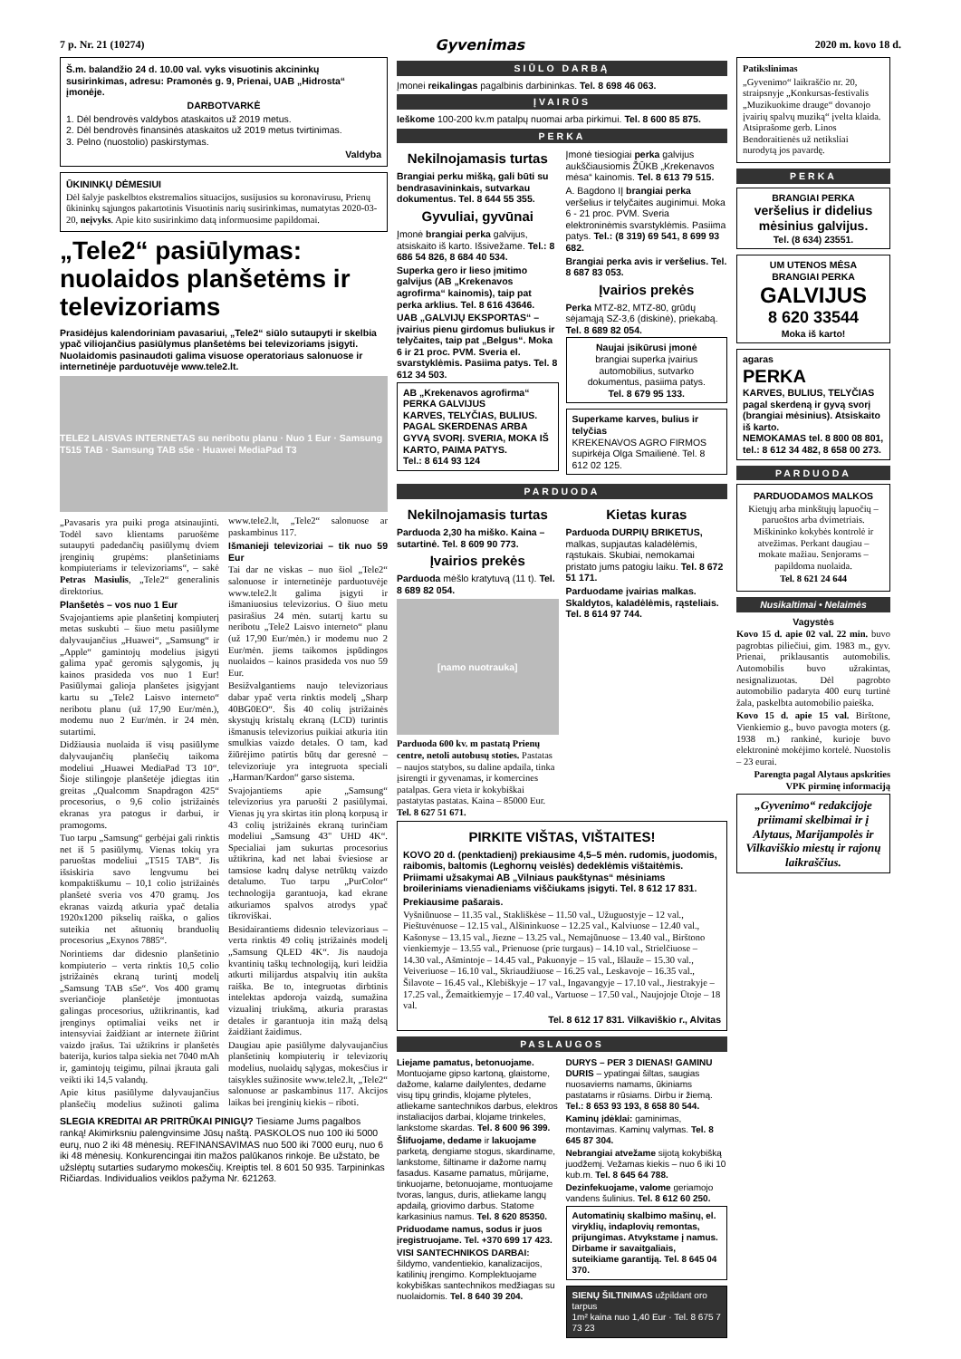7 p. Nr. 21 (10274) Gyvenimas 2020 m. kovo 18 d.
Š.m. balandžio 24 d. 10.00 val. vyks visuotinis akcininkų susirinkimas, adresu: Pramonės g. 9, Prienai, UAB „Hidrosta“ įmonėje.
DARBOTVARKĖ
1. Dėl bendrovės valdybos ataskaitos už 2019 metus.
2. Dėl bendrovės finansinės ataskaitos už 2019 metus tvirtinimas.
3. Pelno (nuostolio) paskirstymas.
Valdyba
ŪKININKŲ DĖMESIUI
Dėl šalyje paskelbtos ekstremalios situacijos, susijusios su koronavirusu, Prienų ūkininkų sąjungos pakartotinis Visuotinis narių susirinkimas, numatytas 2020-03-20, neįvyks. Apie kito susirinkimo datą informuosime papildomai.
„Tele2“ pasiūlymas: nuolaidos planšetėms ir televizoriams
Prasidėjus kalendoriniam pavasariui, „Tele2“ siūlo sutaupyti ir skelbia ypač viliojančius pasiūlymus planšetėms bei televizoriams įsigyti. Nuolaidomis pasinaudoti galima visuose operatoriaus salonuose ir internetinėje parduotuvėje www.tele2.lt.
TELE2 LAISVAS INTERNETAS su neribotu planu · Nuo 1 Eur · Samsung T515 TAB · Samsung TAB s5e · Huawei MediaPad T3
„Pavasaris yra puiki proga atsinaujinti. Todėl savo klientams paruošėme sutaupyti padedančių pasiūlymų dviem įrenginių grupėms: planšetiniams kompiuteriams ir televizoriams“, – sakė Petras Masiulis, „Tele2“ generalinis direktorius.
Planšetės – vos nuo 1 Eur
Svajojantiems apie planšetinį kompiuterį metas suskubti – šiuo metu pasiūlyme dalyvaujančius „Huawei“, „Samsung“ ir „Apple“ gamintojų modelius įsigyti galima ypač geromis sąlygomis, jų kainos prasideda vos nuo 1 Eur! Pasiūlymai galioja planšetes įsigyjant kartu su „Tele2 Laisvo interneto“ neribotu planu (už 17,90 Eur/mėn.), modemu nuo 2 Eur/mėn. ir 24 mėn. sutartimi.
Didžiausia nuolaida iš visų pasiūlyme dalyvaujančių planšečių taikoma modeliui „Huawei MediaPad T3 10“. Šioje stilingoje planšetėje įdiegtas itin greitas „Qualcomm Snapdragon 425“ procesorius, o 9,6 colio įstrižainės ekranas yra patogus ir darbui, ir pramogoms.
Tuo tarpu „Samsung“ gerbėjai gali rinktis net iš 5 pasiūlymų. Vienas tokių yra paruoštas modeliui „T515 TAB“. Jis išsiskiria savo lengvumu bei kompaktiškumu – 10,1 colio įstrižainės planšetė sveria vos 470 gramų. Jos ekranas vaizdą atkuria ypač detalia 1920x1200 pikselių raiška, o galios suteikia net aštuonių branduolių procesorius „Exynos 7885“.
Norintiems dar didesnio planšetinio kompiuterio – verta rinktis 10,5 colio įstrižainės ekraną turintį modelį „Samsung TAB s5e“. Vos 400 gramų sveriančioje planšetėje įmontuotas galingas procesorius, užtikrinantis, kad įrenginys optimaliai veiks net ir intensyviai žaidžiant ar internete žiūrint vaizdo įrašus. Tai užtikrins ir planšetės baterija, kurios talpa siekia net 7040 mAh ir, gamintojų teigimu, pilnai įkrauta gali veikti iki 14,5 valandų.
Apie kitus pasiūlyme dalyvaujančius planšečių modelius sužinoti galima www.tele2.lt, „Tele2“ salonuose ar paskambinus 117.
Išmanieji televizoriai – tik nuo 59 Eur
Tai dar ne viskas – nuo šiol „Tele2“ salonuose ir internetinėje parduotuvėje www.tele2.lt galima įsigyti ir išmaniuosius televizorius. O šiuo metu pasirašius 24 mėn. sutartį kartu su neribotu „Tele2 Laisvo interneto“ planu (už 17,90 Eur/mėn.) ir modemu nuo 2 Eur/mėn. jiems taikomos įspūdingos nuolaidos – kainos prasideda vos nuo 59 Eur.
Besižvalgantiems naujo televizoriaus dabar ypač verta rinktis modelį „Sharp 40BG0EO“. Šis 40 colių įstrižainės skystųjų kristalų ekraną (LCD) turintis išmanusis televizorius puikiai atkuria itin smulkias vaizdo detales. O tam, kad žiūrėjimo patirtis būtų dar geresnė – televizoriuje yra integruota speciali „Harman/Kardon“ garso sistema.
Svajojantiems apie „Samsung“ televizorius yra paruošti 2 pasiūlymai. Vienas jų yra skirtas itin ploną korpusą ir 43 colių įstrižainės ekraną turinčiam modeliui „Samsung 43" UHD 4K“. Specialiai jam sukurtas procesorius užtikrina, kad net labai šviesiose ar tamsiose kadrų dalyse netrūktų vaizdo detalumo. Tuo tarpu „PurColor“ technologija garantuoja, kad ekrane atkuriamos spalvos atrodys ypač tikroviškai.
Besidairantiems didesnio televizoriaus – verta rinktis 49 colių įstrižainės modelį „Samsung QLED 4K“. Jis naudoja kvantinių taškų technologiją, kuri leidžia atkurti milijardus atspalvių itin aukšta raiška. Be to, integruotas dirbtinis intelektas apdoroja vaizdą, sumažina vizualinį triukšmą, atkuria prarastas detales ir garantuoja itin mažą delsą žaidžiant žaidimus.
Daugiau apie pasiūlyme dalyvaujančius planšetinių kompiuterių ir televizorių modelius, nuolaidų sąlygas, mokesčius ir taisykles sužinosite www.tele2.lt, „Tele2“ salonuose ar paskambinus 117. Akcijos laikas bei įrenginių kiekis – riboti.
SLEGIA KREDITAI AR PRITRŪKAI PINIGŲ? Tiesiame Jums pagalbos ranką! Akimirksniu palengvinsime Jūsų naštą. PASKOLOS nuo 100 iki 5000 eurų, nuo 2 iki 48 mėnesių. REFINANSAVIMAS nuo 500 iki 7000 eurų, nuo 6 iki 48 mėnesių. Konkurencingai itin mažos palūkanos rinkoje. Be užstato, be užslėptų sutarties sudarymo mokesčių. Kreiptis tel. 8 601 50 935. Tarpininkas Ričiardas. Individualios veiklos pažyma Nr. 621263.
SIŪLO DARBĄ
Įmonei reikalingas pagalbinis darbininkas. Tel. 8 698 46 063.
ĮVAIRŪS
Ieškome 100-200 kv.m patalpų nuomai arba pirkimui. Tel. 8 600 85 875.
PERKA
Nekilnojamasis turtas
Brangiai perku mišką, gali būti su bendrasavininkais, sutvarkau dokumentus. Tel. 8 644 55 355.
Gyvuliai, gyvūnai
Įmonė brangiai perka galvijus, atsiskaito iš karto. Išsivežame. Tel.: 8 686 54 826, 8 684 40 534.
Superka gero ir lieso įmitimo galvijus (AB „Krekenavos agrofirma“ kainomis), taip pat perka arklius. Tel. 8 616 43646.
UAB „GALVIJŲ EKSPORTAS“ – įvairius pienu girdomus buliukus ir telyčaites, taip pat „Belgus“. Moka 6 ir 21 proc. PVM. Sveria el. svarstyklėmis. Pasiima patys. Tel. 8 612 34 503.
AB „Krekenavos agrofirma“ PERKA GALVIJUS
KARVES, TELYČIAS, BULIUS. PAGAL SKERDENAS ARBA GYVĄ SVORĮ. SVERIA, MOKA IŠ KARTO, PAIMA PATYS.
Tel.: 8 614 93 124
Įmonė tiesiogiai perka galvijus aukščiausiomis ŽŪKB „Krekenavos mėsa“ kainomis. Tel. 8 613 79 515.
A. Bagdono IĮ brangiai perka veršelius ir telyčaites auginimui. Moka 6 - 21 proc. PVM. Sveria elektroninėmis svarstyklėmis. Pasiima patys. Tel.: (8 319) 69 541, 8 699 93 682.
Brangiai perka avis ir veršelius. Tel. 8 687 83 053.
Įvairios prekės
Perka MTZ-82, MTZ-80, grūdų sėjamąją SZ-3,6 (diskinė), priekabą. Tel. 8 689 82 054.
Naujai įsikūrusi įmonė
brangiai superka įvairius automobilius, sutvarko dokumentus, pasiima patys.
Tel. 8 679 95 133.
Superkame karves, bulius ir telyčias
KREKENAVOS AGRO FIRMOS supirkėja Olga Smailienė. Tel. 8 612 02 125.
PARDUODA
Nekilnojamasis turtas
Parduoda 2,30 ha miško. Kaina – sutartinė. Tel. 8 609 90 773.
Įvairios prekės
Parduoda mėšlo kratytuvą (11 t). Tel. 8 689 82 054.
[namo nuotrauka]
Parduoda 600 kv. m pastatą Prienų centre, netoli autobusų stoties. Pastatas – naujos statybos, su daline apdaila, tinka įsirengti ir gyvenamas, ir komercines patalpas. Gera vieta ir kokybiškai pastatytas pastatas. Kaina – 85000 Eur. Tel. 8 627 51 671.
Kietas kuras
Parduoda DURPIŲ BRIKETUS, malkas, supjautas kaladėlėmis, rąstukais. Skubiai, nemokamai pristato jums patogiu laiku. Tel. 8 672 51 171.
Parduodame įvairias malkas. Skaldytos, kaladėlėmis, rąsteliais. Tel. 8 614 97 744.
PIRKITE VIŠTAS, VIŠTAITES!
KOVO 20 d. (penktadienį) prekiausime 4,5–5 mėn. rudomis, juodomis, raibomis, baltomis (Leghornų veislės) dedeklėmis vištaitėmis. Priimami užsakymai AB „Vilniaus paukštynas“ mėsiniams broileriniams vienadieniams viščiukams įsigyti. Tel. 8 612 17 831.
Prekiausime pašarais.
Vyšniūnuose – 11.35 val., Stakliškėse – 11.50 val., Užuguostyje – 12 val., Pieštuvėnuose – 12.15 val., Alšininkuose – 12.25 val., Kalviuose – 12.40 val., Kašonyse – 13.15 val., Jiezne – 13.25 val., Nemajūnuose – 13.40 val., Birštono vienkiemyje – 13.55 val., Prienuose (prie turgaus) – 14.10 val., Strielčiuose – 14.30 val., Ašmintoje – 14.45 val., Pakuonyje – 15 val., Išlauže – 15.30 val., Veiveriuose – 16.10 val., Skriaudžiuose – 16.25 val., Leskavoje – 16.35 val., Šilavote – 16.45 val., Klebiškyje – 17 val., Ingavangyje – 17.10 val., Jiestrakyje – 17.25 val., Žemaitkiemyje – 17.40 val., Vartuose – 17.50 val., Naujojoje Ūtoje – 18 val.
Tel. 8 612 17 831. Vilkaviškio r., Alvitas
PASLAUGOS
Liejame pamatus, betonuojame. Montuojame gipso kartoną, glaistome, dažome, kalame dailylentes, dedame visų tipų grindis, klojame plyteles, atliekame santechnikos darbus, elektros instaliacijos darbai, klojame trinkeles, lankstome skardas. Tel. 8 600 96 399.
Šlifuojame, dedame ir lakuojame parketą, dengiame stogus, skardiname, lankstome, šiltiname ir dažome namų fasadus. Kasame pamatus, mūrijame, tinkuojame, betonuojame, montuojame tvoras, langus, duris, atliekame langų apdailą, griovimo darbus. Statome karkasinius namus. Tel. 8 620 85350.
Priduodame namus, sodus ir juos įregistruojame. Tel. +370 699 17 423.
VISI SANTECHNIKOS DARBAI: šildymo, vandentiekio, kanalizacijos, katilinių įrengimo. Komplektuojame kokybiškas santechnikos medžiagas su nuolaidomis. Tel. 8 640 39 204.
DURYS – PER 3 DIENAS! GAMINU DURIS – ypatingai šiltas, saugias nuosaviems namams, ūkiniams pastatams ir rūsiams. Dirbu ir žiemą. Tel.: 8 653 93 193, 8 658 80 544.
Kaminų įdėklai: gaminimas, montavimas. Kaminų valymas. Tel. 8 645 87 304.
Nebrangiai atvežame sijotą kokybišką juodžemį. Vežamas kiekis – nuo 6 iki 10 kub.m. Tel. 8 645 64 788.
Dezinfekuojame, valome geriamojo vandens šulinius. Tel. 8 612 60 250.
Automatinių skalbimo mašinų, el. viryklių, indaplovių remontas, prijungimas. Atvykstame į namus. Dirbame ir savaitgaliais, suteikiame garantiją. Tel. 8 645 04 370.
SIENŲ ŠILTINIMAS užpildant oro tarpus
1m² kaina nuo 1,40 Eur · Tel. 8 675 7 73 23
Patikslinimas
„Gyvenimo“ laikraščio nr. 20, straipsnyje „Konkursas-festivalis „Muzikuokime drauge“ dovanojo įvairių spalvų muziką“ įvelta klaida. Atsiprašome gerb. Linos Bendoraitienės už netiksliai nurodytą jos pavardę.
PERKA
BRANGIAI PERKA
veršelius ir didelius mėsinius galvijus.
Tel. (8 634) 23551.
UM UTENOS MĖSA
BRANGIAI PERKA
GALVIJUS
8 620 33544
Moka iš karto!
agaras
PERKA
KARVES, BULIUS, TELYČIAS
pagal skerdeną ir gyvą svorį (brangiai mėsinius). Atsiskaito iš karto.
NEMOKAMAS tel. 8 800 08 801, tel.: 8 612 34 482, 8 658 00 273.
PARDUODA
PARDUODAMOS MALKOS
Kietųjų arba minkštųjų lapuočių – paruoštos arba dvimetriais. Miškininko kokybės kontrolė ir atvežimas. Perkant daugiau – mokate mažiau. Senjorams – papildoma nuolaida.
Tel. 8 621 24 644
Nusikaltimai • Nelaimės
Vagystės
Kovo 15 d. apie 02 val. 22 min. buvo pagrobtas piliečiui, gim. 1983 m., gyv. Prienai, priklausantis automobilis. Automobilis buvo užrakintas, nesignalizuotas. Dėl pagrobto automobilio padaryta 400 eurų turtinė žala, paskelbta automobilio paieška.
Kovo 15 d. apie 15 val. Birštone, Vienkiemio g., buvo pavogta moters (g. 1938 m.) rankinė, kurioje buvo elektroninė mokėjimo kortelė. Nuostolis – 23 eurai.
Parengta pagal Alytaus apskrities VPK pirminę informaciją
„Gyvenimo“ redakcijoje priimami skelbimai ir į Alytaus, Marijampolės ir Vilkaviškio miestų ir rajonų laikraščius.